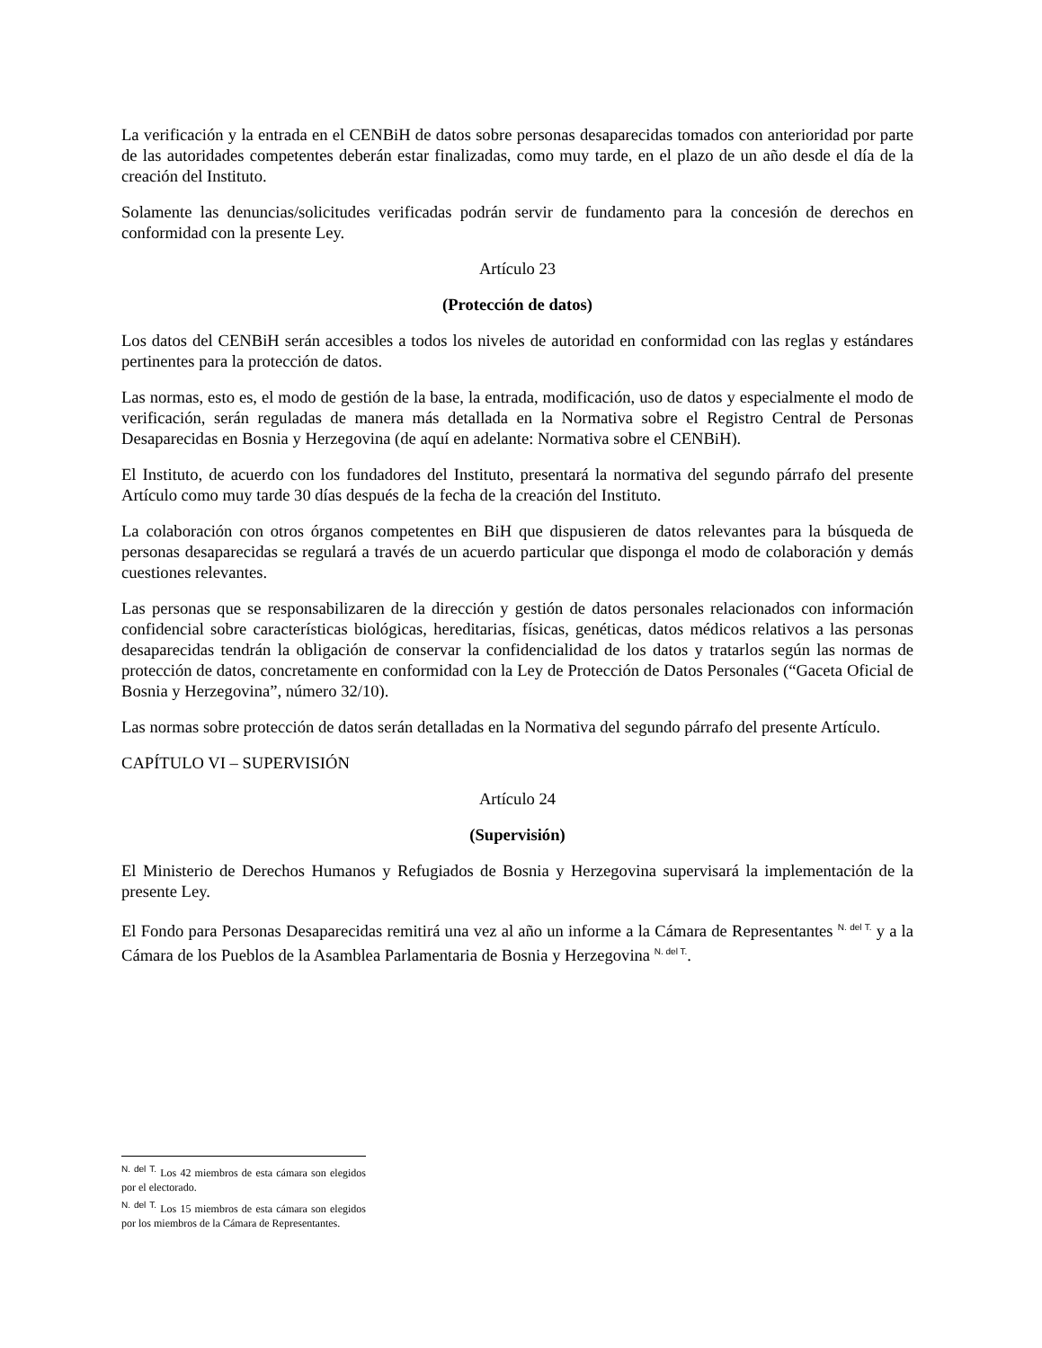La verificación y la entrada en el CENBiH de datos sobre personas desaparecidas tomados con anterioridad por parte de las autoridades competentes deberán estar finalizadas, como muy tarde, en el plazo de un año desde el día de la creación del Instituto.
Solamente las denuncias/solicitudes verificadas podrán servir de fundamento para la concesión de derechos en conformidad con la presente Ley.
Artículo 23
(Protección de datos)
Los datos del CENBiH serán accesibles a todos los niveles de autoridad en conformidad con las reglas y estándares pertinentes para la protección de datos.
Las normas, esto es, el modo de gestión de la base, la entrada, modificación, uso de datos y especialmente el modo de verificación, serán reguladas de manera más detallada en la Normativa sobre el Registro Central de Personas Desaparecidas en Bosnia y Herzegovina (de aquí en adelante: Normativa sobre el CENBiH).
El Instituto, de acuerdo con los fundadores del Instituto, presentará la normativa del segundo párrafo del presente Artículo como muy tarde 30 días después de la fecha de la creación del Instituto.
La colaboración con otros órganos competentes en BiH que dispusieren de datos relevantes para la búsqueda de personas desaparecidas se regulará a través de un acuerdo particular que disponga el modo de colaboración y demás cuestiones relevantes.
Las personas que se responsabilizaren de la dirección y gestión de datos personales relacionados con información confidencial sobre características biológicas, hereditarias, físicas, genéticas, datos médicos relativos a las personas desaparecidas tendrán la obligación de conservar la confidencialidad de los datos y tratarlos según las normas de protección de datos, concretamente en conformidad con la Ley de Protección de Datos Personales (“Gaceta Oficial de Bosnia y Herzegovina”, número 32/10).
Las normas sobre protección de datos serán detalladas en la Normativa del segundo párrafo del presente Artículo.
CAPÍTULO VI – SUPERVISIÓN
Artículo 24
(Supervisión)
El Ministerio de Derechos Humanos y Refugiados de Bosnia y Herzegovina supervisará la implementación de la presente Ley.
El Fondo para Personas Desaparecidas remitirá una vez al año un informe a la Cámara de Representantes <sup>N. del T.</sup> y a la Cámara de los Pueblos de la Asamblea Parlamentaria de Bosnia y Herzegovina <sup>N. del T.</sup>.
<sup>N. del T.</sup> Los 42 miembros de esta cámara son elegidos por el electorado.
<sup>N. del T.</sup> Los 15 miembros de esta cámara son elegidos por los miembros de la Cámara de Representantes.